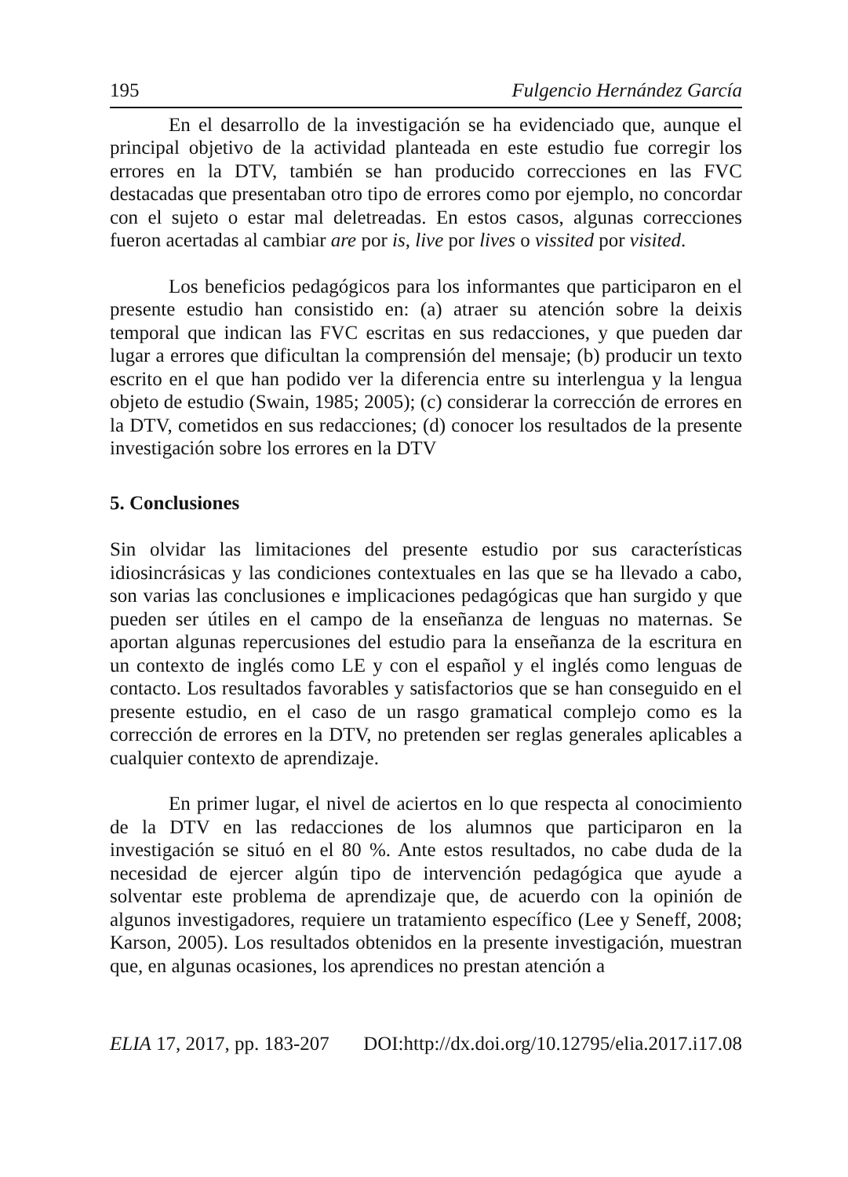195 Fulgencio Hernández García
En el desarrollo de la investigación se ha evidenciado que, aunque el principal objetivo de la actividad planteada en este estudio fue corregir los errores en la DTV, también se han producido correcciones en las FVC destacadas que presentaban otro tipo de errores como por ejemplo, no concordar con el sujeto o estar mal deletreadas. En estos casos, algunas correcciones fueron acertadas al cambiar are por is, live por lives o vissited por visited.
Los beneficios pedagógicos para los informantes que participaron en el presente estudio han consistido en: (a) atraer su atención sobre la deixis temporal que indican las FVC escritas en sus redacciones, y que pueden dar lugar a errores que dificultan la comprensión del mensaje; (b) producir un texto escrito en el que han podido ver la diferencia entre su interlengua y la lengua objeto de estudio (Swain, 1985; 2005); (c) considerar la corrección de errores en la DTV, cometidos en sus redacciones; (d) conocer los resultados de la presente investigación sobre los errores en la DTV
5. Conclusiones
Sin olvidar las limitaciones del presente estudio por sus características idiosincrásicas y las condiciones contextuales en las que se ha llevado a cabo, son varias las conclusiones e implicaciones pedagógicas que han surgido y que pueden ser útiles en el campo de la enseñanza de lenguas no maternas. Se aportan algunas repercusiones del estudio para la enseñanza de la escritura en un contexto de inglés como LE y con el español y el inglés como lenguas de contacto. Los resultados favorables y satisfactorios que se han conseguido en el presente estudio, en el caso de un rasgo gramatical complejo como es la corrección de errores en la DTV, no pretenden ser reglas generales aplicables a cualquier contexto de aprendizaje.
En primer lugar, el nivel de aciertos en lo que respecta al conocimiento de la DTV en las redacciones de los alumnos que participaron en la investigación se situó en el 80 %. Ante estos resultados, no cabe duda de la necesidad de ejercer algún tipo de intervención pedagógica que ayude a solventar este problema de aprendizaje que, de acuerdo con la opinión de algunos investigadores, requiere un tratamiento específico (Lee y Seneff, 2008; Karson, 2005). Los resultados obtenidos en la presente investigación, muestran que, en algunas ocasiones, los aprendices no prestan atención a
ELIA 17, 2017, pp. 183-207 DOI:http://dx.doi.org/10.12795/elia.2017.i17.08